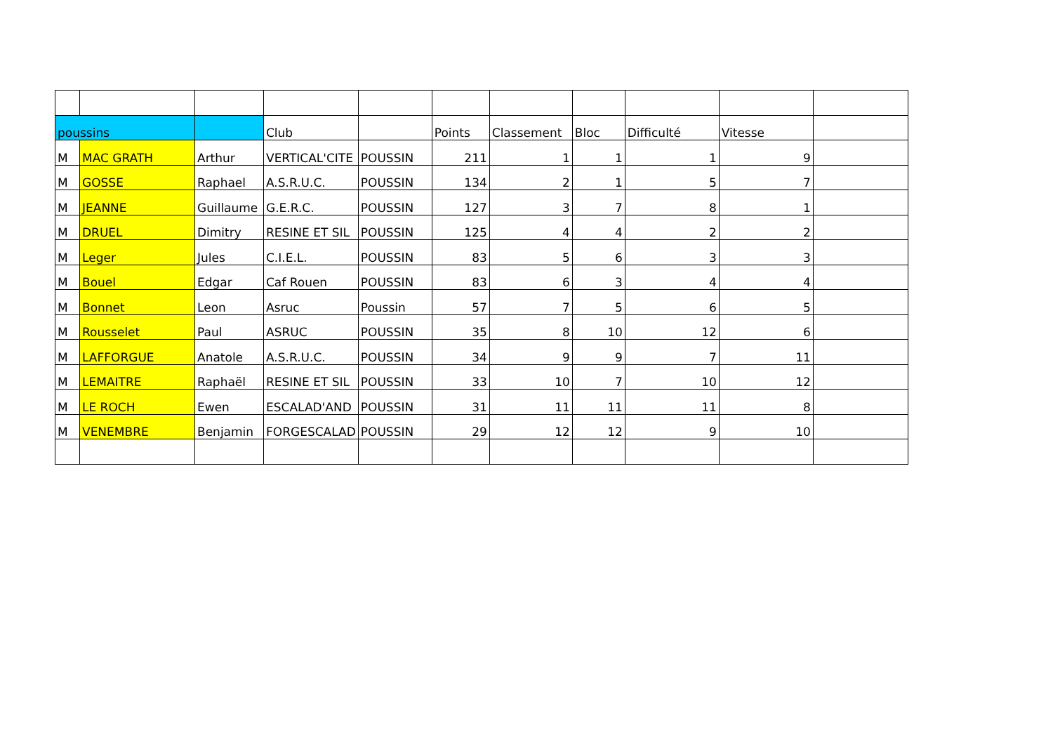| poussins | | | Club | | Points | Classement | Bloc | Difficulté | Vitesse | |
| M | MAC GRATH | Arthur | VERTICAL'CITE | POUSSIN | 211 | 1 | 1 | 1 | 9 | |
| M | GOSSE | Raphael | A.S.R.U.C. | POUSSIN | 134 | 2 | 1 | 5 | 7 | |
| M | JEANNE | Guillaume | G.E.R.C. | POUSSIN | 127 | 3 | 7 | 8 | 1 | |
| M | DRUEL | Dimitry | RESINE ET SIL | POUSSIN | 125 | 4 | 4 | 2 | 2 | |
| M | Leger | Jules | C.I.E.L. | POUSSIN | 83 | 5 | 6 | 3 | 3 | |
| M | Bouel | Edgar | Caf Rouen | POUSSIN | 83 | 6 | 3 | 4 | 4 | |
| M | Bonnet | Leon | Asruc | Poussin | 57 | 7 | 5 | 6 | 5 | |
| M | Rousselet | Paul | ASRUC | POUSSIN | 35 | 8 | 10 | 12 | 6 | |
| M | LAFFORGUE | Anatole | A.S.R.U.C. | POUSSIN | 34 | 9 | 9 | 7 | 11 | |
| M | LEMAITRE | Raphaël | RESINE ET SIL | POUSSIN | 33 | 10 | 7 | 10 | 12 | |
| M | LE ROCH | Ewen | ESCALAD'AND | POUSSIN | 31 | 11 | 11 | 11 | 8 | |
| M | VENEMBRE | Benjamin | FORGESCALAD | POUSSIN | 29 | 12 | 12 | 9 | 10 | |